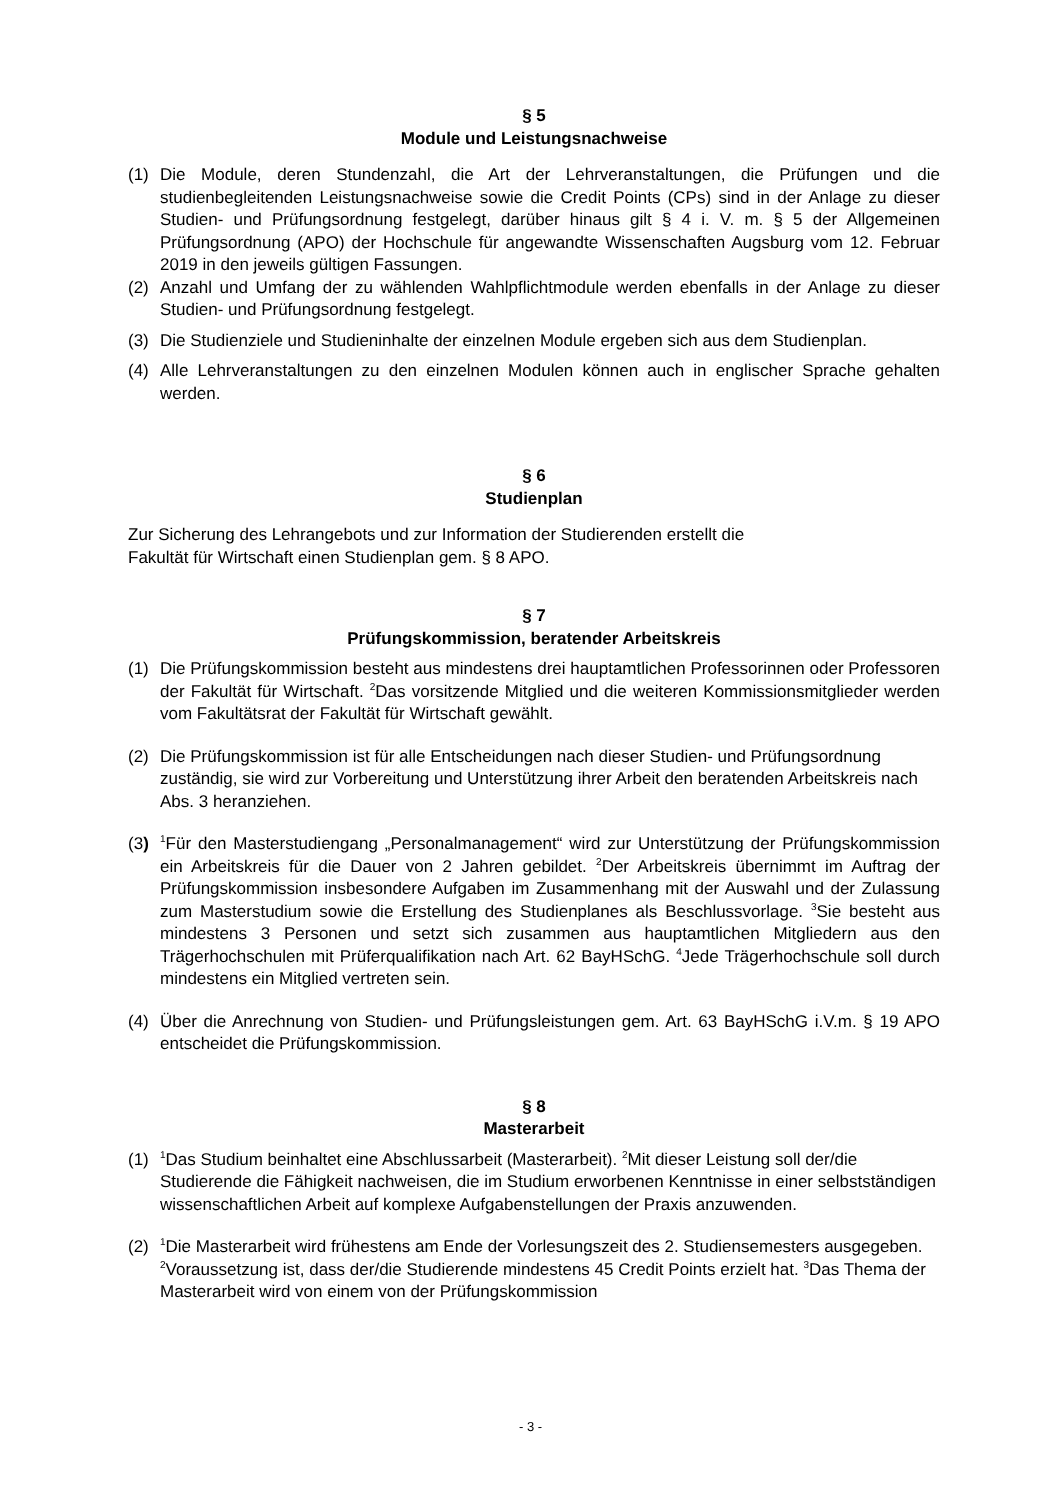§ 5
Module und Leistungsnachweise
(1) Die Module, deren Stundenzahl, die Art der Lehrveranstaltungen, die Prüfungen und die studienbegleitenden Leistungsnachweise sowie die Credit Points (CPs) sind in der Anlage zu dieser Studien- und Prüfungsordnung festgelegt, darüber hinaus gilt § 4 i. V. m. § 5 der Allgemeinen Prüfungsordnung (APO) der Hochschule für angewandte Wissenschaften Augsburg vom 12. Februar 2019 in den jeweils gültigen Fassungen.
(2) Anzahl und Umfang der zu wählenden Wahlpflichtmodule werden ebenfalls in der Anlage zu dieser Studien- und Prüfungsordnung festgelegt.
(3) Die Studienziele und Studieninhalte der einzelnen Module ergeben sich aus dem Studienplan.
(4) Alle Lehrveranstaltungen zu den einzelnen Modulen können auch in englischer Sprache gehalten werden.
§ 6
Studienplan
Zur Sicherung des Lehrangebots und zur Information der Studierenden erstellt die
Fakultät für Wirtschaft einen Studienplan gem. § 8 APO.
§ 7
Prüfungskommission, beratender Arbeitskreis
(1) Die Prüfungskommission besteht aus mindestens drei hauptamtlichen Professorinnen oder Professoren der Fakultät für Wirtschaft. <sup>2</sup>Das vorsitzende Mitglied und die weiteren Kommissionsmitglieder werden vom Fakultätsrat der Fakultät für Wirtschaft gewählt.
(2) Die Prüfungskommission ist für alle Entscheidungen nach dieser Studien- und Prüfungsordnung zuständig, sie wird zur Vorbereitung und Unterstützung ihrer Arbeit den beratenden Arbeitskreis nach Abs. 3 heranziehen.
(3) <sup>1</sup>Für den Masterstudiengang „Personalmanagement“ wird zur Unterstützung der Prüfungskommission ein Arbeitskreis für die Dauer von 2 Jahren gebildet. <sup>2</sup>Der Arbeitskreis übernimmt im Auftrag der Prüfungskommission insbesondere Aufgaben im Zusammenhang mit der Auswahl und der Zulassung zum Masterstudium sowie die Erstellung des Studienplanes als Beschlussvorlage. <sup>3</sup>Sie besteht aus mindestens 3 Personen und setzt sich zusammen aus hauptamtlichen Mitgliedern aus den Trägerhochschulen mit Prüferqualifikation nach Art. 62 BayHSchG. <sup>4</sup>Jede Trägerhochschule soll durch mindestens ein Mitglied vertreten sein.
(4) Über die Anrechnung von Studien- und Prüfungsleistungen gem. Art. 63 BayHSchG i.V.m. § 19 APO entscheidet die Prüfungskommission.
§ 8
Masterarbeit
(1) <sup>1</sup>Das Studium beinhaltet eine Abschlussarbeit (Masterarbeit). <sup>2</sup>Mit dieser Leistung soll der/die Studierende die Fähigkeit nachweisen, die im Studium erworbenen Kenntnisse in einer selbstständigen wissenschaftlichen Arbeit auf komplexe Aufgabenstellungen der Praxis anzuwenden.
(2) <sup>1</sup>Die Masterarbeit wird frühestens am Ende der Vorlesungszeit des 2. Studiensemesters ausgegeben. <sup>2</sup>Voraussetzung ist, dass der/die Studierende mindestens 45 Credit Points erzielt hat. <sup>3</sup>Das Thema der Masterarbeit wird von einem von der Prüfungskommission
- 3 -